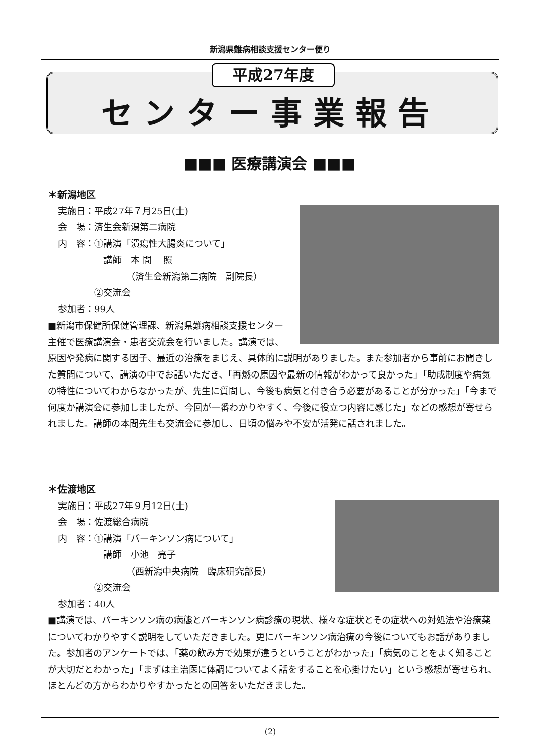新潟県難病相談支援センター便り
平成27年度
センター事業報告
■■■ 医療講演会 ■■■
＊新潟地区
実施日：平成27年７月25日(土)
会　場：済生会新潟第二病院
内　容：①講演「潰瘍性大腸炎について」
　　　　　講師　本 間　 照
　　　　　　　　（済生会新潟第二病院　副院長）
　　　　②交流会
参加者：99人
■新潟市保健所保健管理課、新潟県難病相談支援センター主催で医療講演会・患者交流会を行いました。講演では、原因や発病に関する因子、最近の治療をまじえ、具体的に説明がありました。また参加者から事前にお聞きした質問について、講演の中でお話いただき、「再燃の原因や最新の情報がわかって良かった」「助成制度や病気の特性についてわからなかったが、先生に質問し、今後も病気と付き合う必要があることが分かった」「今まで何度か講演会に参加しましたが、今回が一番わかりやすく、今後に役立つ内容に感じた」などの感想が寄せられました。講師の本間先生も交流会に参加し、日頃の悩みや不安が活発に話されました。
＊佐渡地区
実施日：平成27年９月12日(土)
会　場：佐渡総合病院
内　容：①講演「パーキンソン病について」
　　　　　講師　小池　亮子
　　　　　　　　（西新潟中央病院　臨床研究部長）
　　　　②交流会
参加者：40人
■講演では、パーキンソン病の病態とパーキンソン病診療の現状、様々な症状とその症状への対処法や治療薬についてわかりやすく説明をしていただきました。更にパーキンソン病治療の今後についてもお話がありました。参加者のアンケートでは、「薬の飲み方で効果が違うということがわかった」「病気のことをよく知ることが大切だとわかった」「まずは主治医に体調についてよく話をすることを心掛けたい」という感想が寄せられ、ほとんどの方からわかりやすかったとの回答をいただきました。
(2)